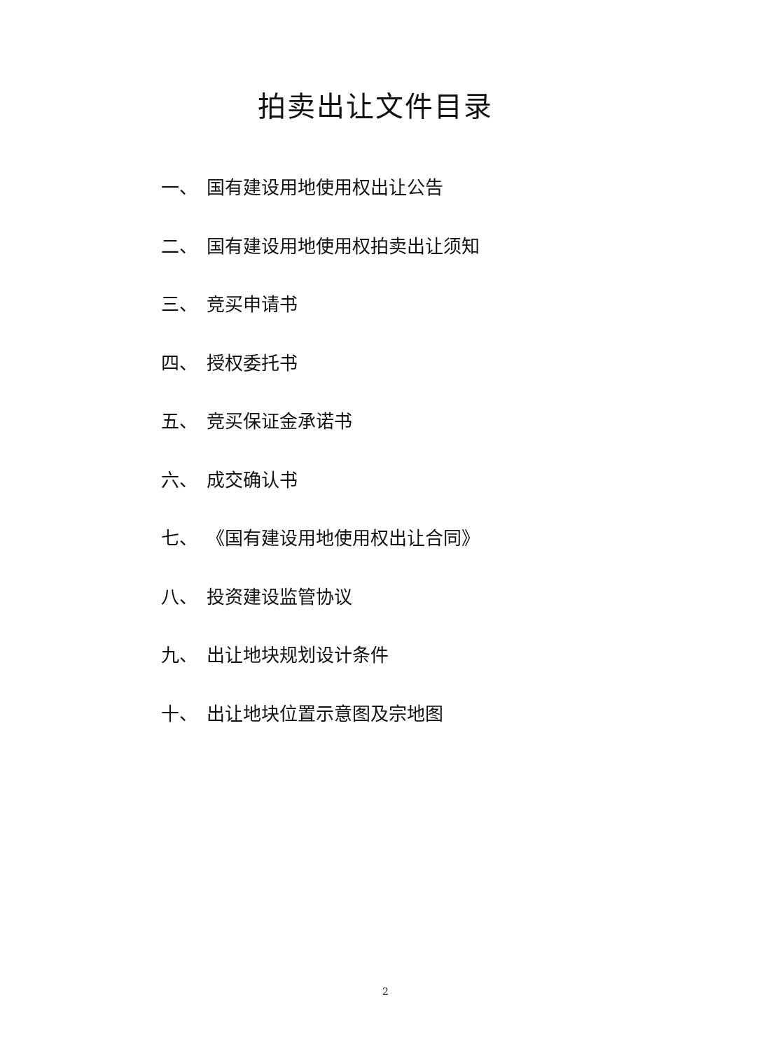拍卖出让文件目录
一、 国有建设用地使用权出让公告
二、 国有建设用地使用权拍卖出让须知
三、 竞买申请书
四、 授权委托书
五、 竞买保证金承诺书
六、 成交确认书
七、 《国有建设用地使用权出让合同》
八、 投资建设监管协议
九、 出让地块规划设计条件
十、 出让地块位置示意图及宗地图
2